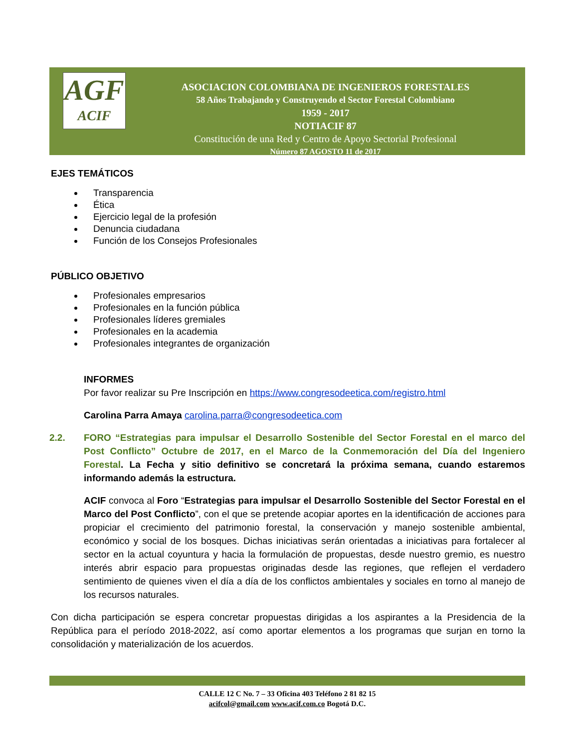AGF
ACIF
ASOCIACION COLOMBIANA DE INGENIEROS FORESTALES
58 Años Trabajando y Construyendo el Sector Forestal Colombiano
1959 - 2017
NOTIACIF 87
Constitución de una Red y Centro de Apoyo Sectorial Profesional
Número 87 AGOSTO 11 de 2017
EJES TEMÁTICOS
Transparencia
Ética
Ejercicio legal de la profesión
Denuncia ciudadana
Función de los Consejos Profesionales
PÚBLICO OBJETIVO
Profesionales empresarios
Profesionales en la función pública
Profesionales líderes gremiales
Profesionales en la academia
Profesionales integrantes de organización
INFORMES
Por favor realizar su Pre Inscripción en https://www.congresodeetica.com/registro.html
Carolina Parra Amaya carolina.parra@congresodeetica.com
2.2. FORO “Estrategias para impulsar el Desarrollo Sostenible del Sector Forestal en el marco del Post Conflicto” Octubre de 2017, en el Marco de la Conmemoración del Día del Ingeniero Forestal. La Fecha y sitio definitivo se concretará la próxima semana, cuando estaremos informando además la estructura.
ACIF convoca al Foro “Estrategias para impulsar el Desarrollo Sostenible del Sector Forestal en el Marco del Post Conflicto”, con el que se pretende acopiar aportes en la identificación de acciones para propiciar el crecimiento del patrimonio forestal, la conservación y manejo sostenible ambiental, económico y social de los bosques. Dichas iniciativas serán orientadas a iniciativas para fortalecer al sector en la actual coyuntura y hacia la formulación de propuestas, desde nuestro gremio, es nuestro interés abrir espacio para propuestas originadas desde las regiones, que reflejen el verdadero sentimiento de quienes viven el día a día de los conflictos ambientales y sociales en torno al manejo de los recursos naturales.
Con dicha participación se espera concretar propuestas dirigidas a los aspirantes a la Presidencia de la República para el período 2018-2022, así como aportar elementos a los programas que surjan en torno la consolidación y materialización de los acuerdos.
CALLE 12 C No. 7 – 33 Oficina 403 Teléfono 2 81 82 15
acifcol@gmail.com www.acif.com.co Bogotá D.C.